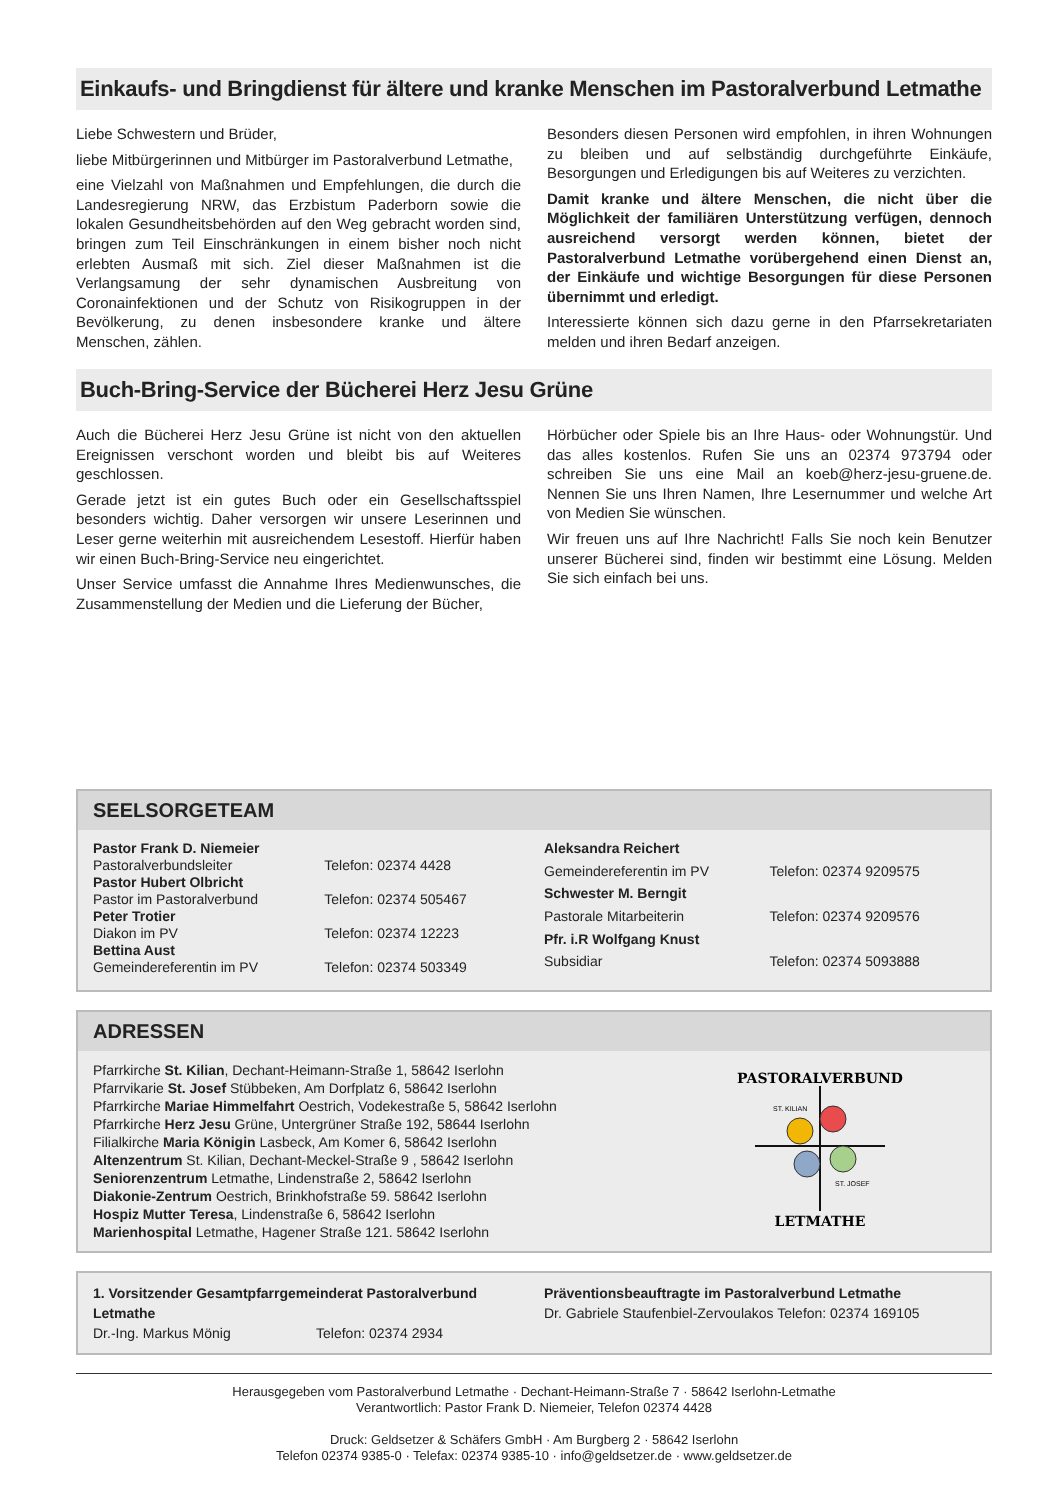Einkaufs- und Bringdienst für ältere und kranke Menschen im Pastoralverbund Letmathe
Liebe Schwestern und Brüder,
liebe Mitbürgerinnen und Mitbürger im Pastoralverbund Letmathe,
eine Vielzahl von Maßnahmen und Empfehlungen, die durch die Landesregierung NRW, das Erzbistum Paderborn sowie die lokalen Gesundheitsbehörden auf den Weg gebracht worden sind, bringen zum Teil Einschränkungen in einem bisher noch nicht erlebten Ausmaß mit sich. Ziel dieser Maßnahmen ist die Verlangsamung der sehr dynamischen Ausbreitung von Coronainfektionen und der Schutz von Risikogruppen in der Bevölkerung, zu denen insbesondere kranke und ältere Menschen, zählen.
Besonders diesen Personen wird empfohlen, in ihren Wohnungen zu bleiben und auf selbständig durchgeführte Einkäufe, Besorgungen und Erledigungen bis auf Weiteres zu verzichten.
Damit kranke und ältere Menschen, die nicht über die Möglichkeit der familiären Unterstützung verfügen, dennoch ausreichend versorgt werden können, bietet der Pastoralverbund Letmathe vorübergehend einen Dienst an, der Einkäufe und wichtige Besorgungen für diese Personen übernimmt und erledigt.
Interessierte können sich dazu gerne in den Pfarrsekretariaten melden und ihren Bedarf anzeigen.
Buch-Bring-Service der Bücherei Herz Jesu Grüne
Auch die Bücherei Herz Jesu Grüne ist nicht von den aktuellen Ereignissen verschont worden und bleibt bis auf Weiteres geschlossen.
Gerade jetzt ist ein gutes Buch oder ein Gesellschaftsspiel besonders wichtig. Daher versorgen wir unsere Leserinnen und Leser gerne weiterhin mit ausreichendem Lesestoff. Hierfür haben wir einen Buch-Bring-Service neu eingerichtet.
Unser Service umfasst die Annahme Ihres Medienwunsches, die Zusammenstellung der Medien und die Lieferung der Bücher,
Hörbücher oder Spiele bis an Ihre Haus- oder Wohnungstür. Und das alles kostenlos. Rufen Sie uns an 02374 973794 oder schreiben Sie uns eine Mail an koeb@herz-jesu-gruene.de. Nennen Sie uns Ihren Namen, Ihre Lesernummer und welche Art von Medien Sie wünschen.
Wir freuen uns auf Ihre Nachricht! Falls Sie noch kein Benutzer unserer Bücherei sind, finden wir bestimmt eine Lösung. Melden Sie sich einfach bei uns.
SEELSORGETEAM
| Pastor Frank D. Niemeier | |
| Pastoralverbundsleiter | Telefon: 02374 4428 |
| Pastor Hubert Olbricht | |
| Pastor im Pastoralverbund | Telefon: 02374 505467 |
| Peter Trotier | |
| Diakon im PV | Telefon: 02374 12223 |
| Bettina Aust | |
| Gemeindereferentin im PV | Telefon: 02374 503349 |
| Aleksandra Reichert | |
| Gemeindereferentin im PV | Telefon: 02374 9209575 |
| Schwester M. Berngit | |
| Pastorale Mitarbeiterin | Telefon: 02374 9209576 |
| Pfr. i.R Wolfgang Knust | |
| Subsidiar | Telefon: 02374 5093888 |
ADRESSEN
Pfarrkirche St. Kilian, Dechant-Heimann-Straße 1, 58642 Iserlohn
Pfarrvikarie St. Josef Stübbeken, Am Dorfplatz 6, 58642 Iserlohn
Pfarrkirche Mariae Himmelfahrt Oestrich, Vodekestraße 5, 58642 Iserlohn
Pfarrkirche Herz Jesu Grüne, Untergrüner Straße 192, 58644 Iserlohn
Filialkirche Maria Königin Lasbeck, Am Komer 6, 58642 Iserlohn
Altenzentrum St. Kilian, Dechant-Meckel-Straße 9 , 58642 Iserlohn
Seniorenzentrum Letmathe, Lindenstraße 2, 58642 Iserlohn
Diakonie-Zentrum Oestrich, Brinkhofstraße 59. 58642 Iserlohn
Hospiz Mutter Teresa, Lindenstraße 6, 58642 Iserlohn
Marienhospital Letmathe, Hagener Straße 121. 58642 Iserlohn
PASTORALVERBUND
LETMATHE
ST. KILIAN
ST. JOSEF
1. Vorsitzender Gesamtpfarrgemeinderat Pastoralverbund Letmathe
Dr.-Ing. Markus Mönig Telefon: 02374 2934
Präventionsbeauftragte im Pastoralverbund Letmathe
Dr. Gabriele Staufenbiel-Zervoulakos Telefon: 02374 169105
Herausgegeben vom Pastoralverbund Letmathe · Dechant-Heimann-Straße 7 · 58642 Iserlohn-Letmathe
Verantwortlich: Pastor Frank D. Niemeier, Telefon 02374 4428
Druck: Geldsetzer & Schäfers GmbH · Am Burgberg 2 · 58642 Iserlohn
Telefon 02374 9385-0 · Telefax: 02374 9385-10 · info@geldsetzer.de · www.geldsetzer.de